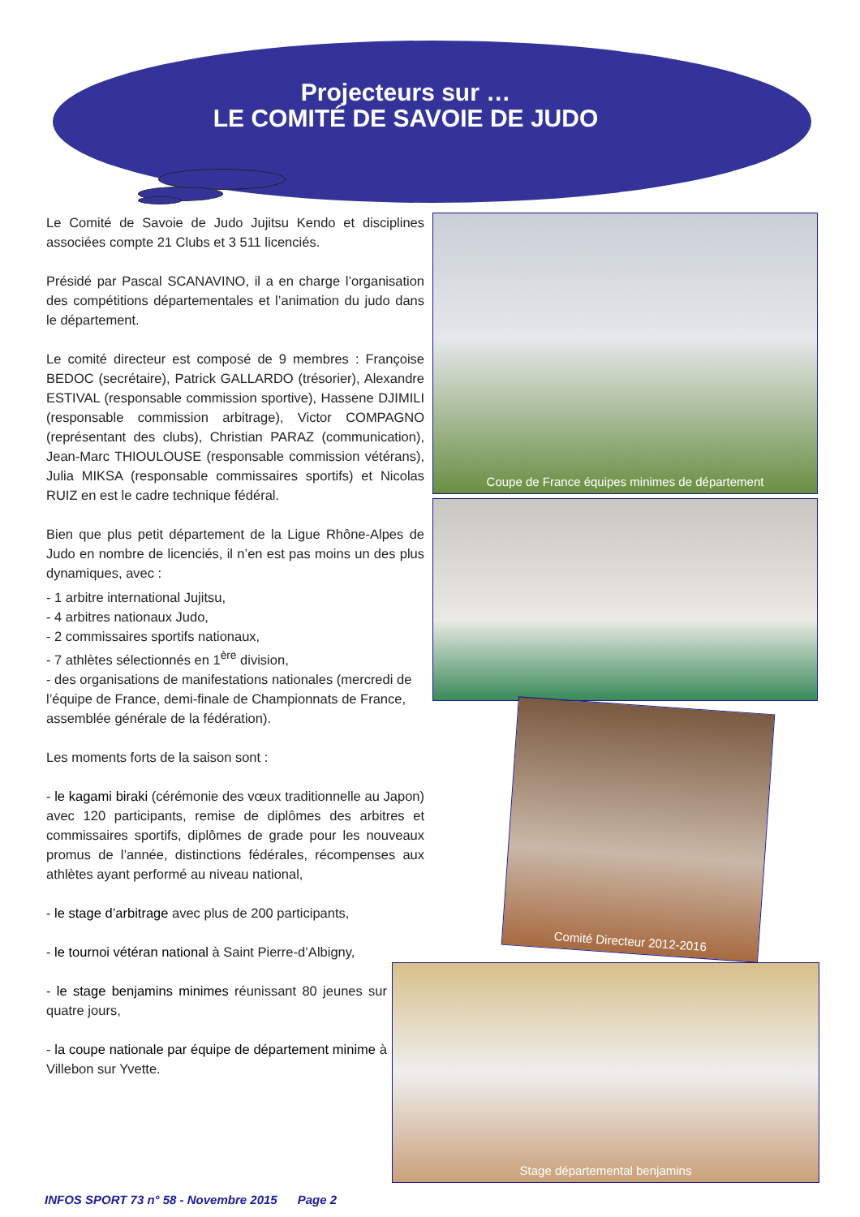Projecteurs sur …
LE COMITÉ DE SAVOIE DE JUDO
Le Comité de Savoie de Judo Jujitsu Kendo et disciplines associées compte 21 Clubs et 3 511 licenciés.
Présidé par Pascal SCANAVINO, il a en charge l’organisation des compétitions départementales et l’animation du judo dans le département.
Le comité directeur est composé de 9 membres : Françoise BEDOC (secrétaire), Patrick GALLARDO (trésorier), Alexandre ESTIVAL (responsable commission sportive), Hassene DJIMILI (responsable commission arbitrage), Victor COMPAGNO (représentant des clubs), Christian PARAZ (communication), Jean-Marc THIOULOUSE (responsable commission vétérans), Julia MIKSA (responsable commissaires sportifs) et Nicolas RUIZ en est le cadre technique fédéral.
Bien que plus petit département de la Ligue Rhône-Alpes de Judo en nombre de licenciés, il n’en est pas moins un des plus dynamiques, avec :
- 1 arbitre international Jujitsu,
- 4 arbitres nationaux Judo,
- 2 commissaires sportifs nationaux,
- 7 athlètes sélectionnés en 1<sup>ère</sup> division,
- des organisations de manifestations nationales (mercredi de l’équipe de France, demi-finale de Championnats de France, assemblée générale de la fédération).
Les moments forts de la saison sont :
- le kagami biraki (cérémonie des vœux traditionnelle au Japon) avec 120 participants, remise de diplômes des arbitres et commissaires sportifs, diplômes de grade pour les nouveaux promus de l’année, distinctions fédérales, récompenses aux athlètes ayant performé au niveau national,
- le stage d’arbitrage avec plus de 200 participants,
- le tournoi vétéran national à Saint Pierre-d’Albigny,
- le stage benjamins minimes réunissant 80 jeunes sur quatre jours,
- la coupe nationale par équipe de département minime à Villebon sur Yvette.
Coupe de France équipes minimes de département
Comité Directeur 2012-2016
Stage départemental benjamins
INFOS SPORT 73 n° 58 - Novembre 2015 Page 2